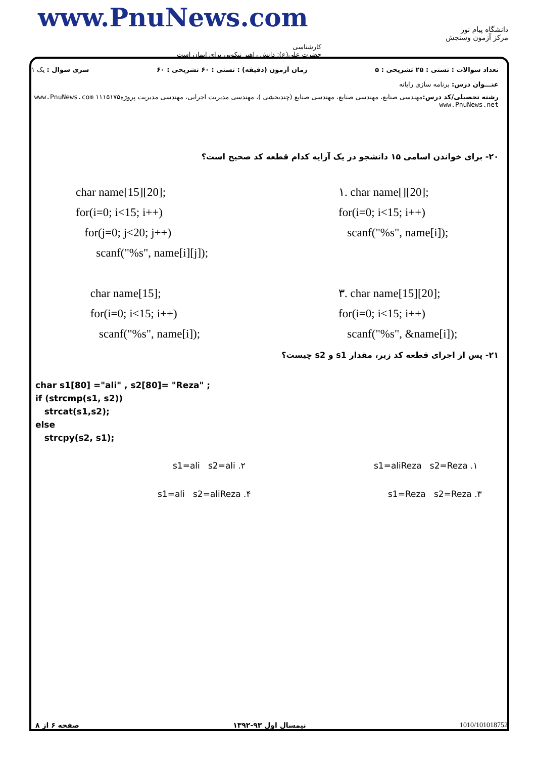www.PnuNews.com
کارشناسی
حضرت علی(ع): دانش راهبر نیکویی برای ایمان است
دانشگاه پیام نور
مرکز آزمون وسنجش
تعداد سوالات : تستی : ۲۵ تشریحی : ۵ زمان آزمون (دقیقه) : تستی : ۶۰ تشریحی : ۶۰ سری سوال : یک ۱
عنـــوان درس: برنامه سازی رایانه
رشته تحصیلی/کد درس: مهندسی صنایع، مهندسی صنایع، مهندسی صنایع (چندبخشی )، مهندسی مدیریت اجرایی، مهندسی مدیریت پروژه۱۱۱۵۱۷۵ www.PnuNews.com www.PnuNews.net
۲۰- برای خواندن اسامی ۱۵ دانشجو در یک آرایه کدام قطعه کد صحیح است؟
char name[15][20];
for(i=0; i<15; i++)
for(j=0; j<20; j++)
scanf("%s", name[i][j]);
char name[15];
for(i=0; i<15; i++)
scanf("%s", name[i]);
۱. char name[][20];
for(i=0; i<15; i++)
scanf("%s", name[i]);
۳. char name[15][20];
for(i=0; i<15; i++)
scanf("%s", &name[i]);
۲۱- پس از اجرای قطعه کد زیر، مقدار s1 و s2 چیست؟
char s1[80] ="ali" , s2[80]= "Reza" ;
if (strcmp(s1, s2))
strcat(s1,s2);
else
strcpy(s2, s1);
s1=aliReza s2=Reza .۱
s1=ali s2=ali .۲
s1=Reza s2=Reza .۳
s1=ali s2=aliReza .۴
1010/101018752 نیمسال اول ۹۳-۱۳۹۲ صفحه ۶ از ۸